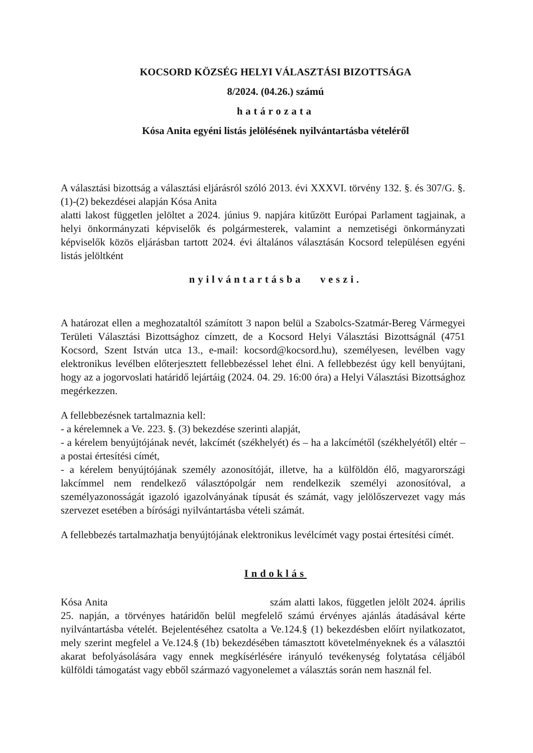KOCSORD KÖZSÉG HELYI VÁLASZTÁSI BIZOTTSÁGA
8/2024. (04.26.) számú
határozata
Kósa Anita egyéni listás jelölésének nyilvántartásba vételéről
A választási bizottság a választási eljárásról szóló 2013. évi XXXVI. törvény 132. §. és 307/G. §. (1)-(2) bekezdései alapján Kósa Anita
alatti lakost független jelöltet a 2024. június 9. napjára kitűzött Európai Parlament tagjainak, a helyi önkormányzati képviselők és polgármesterek, valamint a nemzetiségi önkormányzati képviselők közös eljárásban tartott 2024. évi általános választásán Kocsord településen egyéni listás jelöltként
nyilvántartásba veszi.
A határozat ellen a meghozataltól számított 3 napon belül a Szabolcs-Szatmár-Bereg Vármegyei Területi Választási Bizottsághoz címzett, de a Kocsord Helyi Választási Bizottságnál (4751 Kocsord, Szent István utca 13., e-mail: kocsord@kocsord.hu), személyesen, levélben vagy elektronikus levélben előterjesztett fellebbezéssel lehet élni. A fellebbezést úgy kell benyújtani, hogy az a jogorvoslati határidő lejártáig (2024. 04. 29. 16:00 óra) a Helyi Választási Bizottsághoz megérkezzen.
A fellebbezésnek tartalmaznia kell:
- a kérelemnek a Ve. 223. §. (3) bekezdése szerinti alapját,
- a kérelem benyújtójának nevét, lakcímét (székhelyét) és – ha a lakcímétől (székhelyétől) eltér – a postai értesítési címét,
- a kérelem benyújtójának személy azonosítóját, illetve, ha a külföldön élő, magyarországi lakcímmel nem rendelkező választópolgár nem rendelkezik személyi azonosítóval, a személyazonosságát igazoló igazolványának típusát és számát, vagy jelölőszervezet vagy más szervezet esetében a bírósági nyilvántartásba vételi számát.
A fellebbezés tartalmazhatja benyújtójának elektronikus levélcímét vagy postai értesítési címét.
Indoklás
Kósa Anita szám alatti lakos, független jelölt 2024. április 25. napján, a törvényes határidőn belül megfelelő számú érvényes ajánlás átadásával kérte nyilvántartásba vételét. Bejelentéséhez csatolta a Ve.124.§ (1) bekezdésben előírt nyilatkozatot, mely szerint megfelel a Ve.124.§ (1b) bekezdésében támasztott követelményeknek és a választói akarat befolyásolására vagy ennek megkísérlésére irányuló tevékenység folytatása céljából külföldi támogatást vagy ebből származó vagyonelemet a választás során nem használ fel.